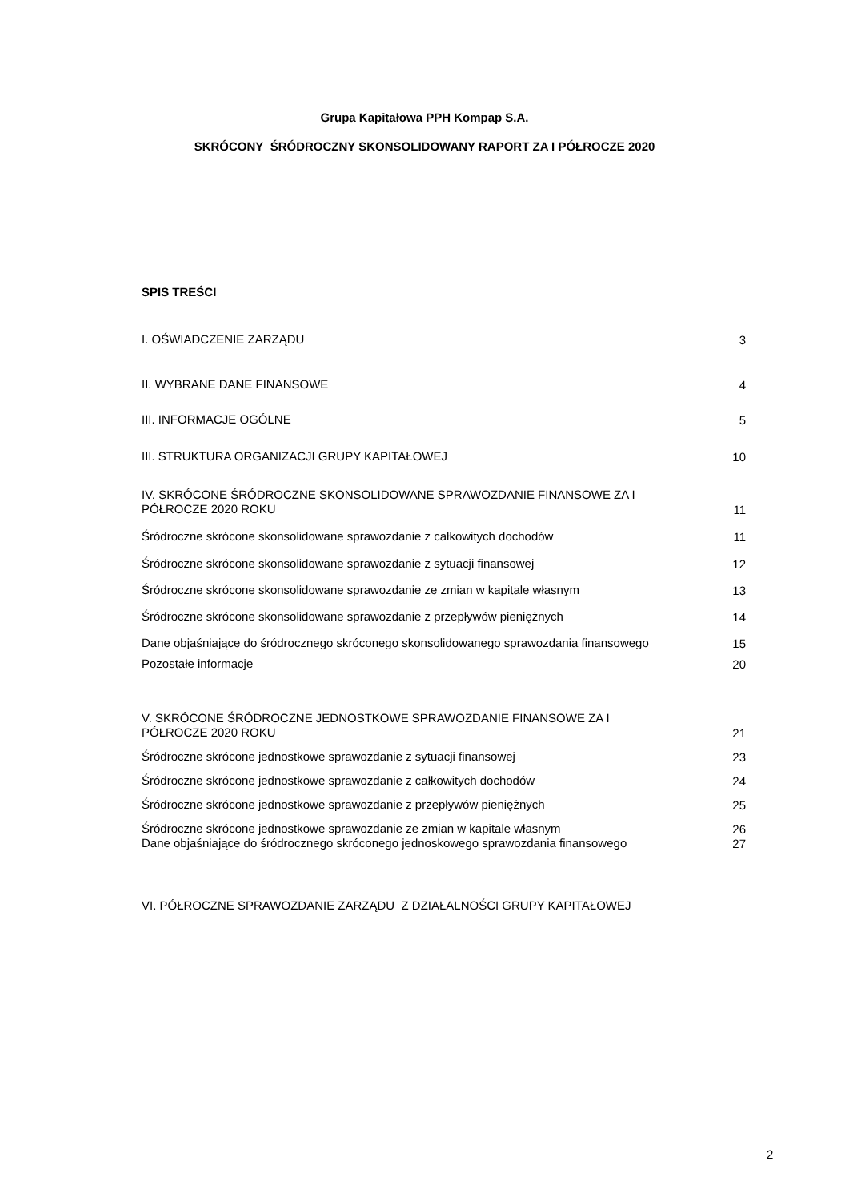Grupa Kapitałowa PPH Kompap S.A.
SKRÓCONY ŚRÓDROCZNY SKONSOLIDOWANY RAPORT ZA I PÓŁROCZE 2020
SPIS TREŚCI
I. OŚWIADCZENIE ZARZĄDU 3
II. WYBRANE DANE FINANSOWE 4
III. INFORMACJE OGÓLNE 5
III. STRUKTURA ORGANIZACJI GRUPY KAPITAŁOWEJ 10
IV. SKRÓCONE ŚRÓDROCZNE SKONSOLIDOWANE SPRAWOZDANIE FINANSOWE ZA I PÓŁROCZE 2020 ROKU 11
Śródroczne skrócone skonsolidowane sprawozdanie z całkowitych dochodów 11
Śródroczne skrócone skonsolidowane sprawozdanie z sytuacji finansowej 12
Śródroczne skrócone skonsolidowane sprawozdanie ze zmian w kapitale własnym 13
Śródroczne skrócone skonsolidowane sprawozdanie z przepływów pieniężnych 14
Dane objaśniające do śródrocznego skróconego skonsolidowanego sprawozdania finansowego 15
Pozostałe informacje 20
V. SKRÓCONE ŚRÓDROCZNE JEDNOSTKOWE SPRAWOZDANIE FINANSOWE ZA I PÓŁROCZE 2020 ROKU 21
Śródroczne skrócone jednostkowe sprawozdanie z sytuacji finansowej 23
Śródroczne skrócone jednostkowe sprawozdanie z całkowitych dochodów 24
Śródroczne skrócone jednostkowe sprawozdanie z przepływów pieniężnych 25
Śródroczne skrócone jednostkowe sprawozdanie ze zmian w kapitale własnym 26
Dane objaśniające do śródrocznego skróconego jednoskowego sprawozdania finansowego 27
VI. PÓŁROCZNE SPRAWOZDANIE ZARZĄDU Z DZIAŁALNOŚCI GRUPY KAPITAŁOWEJ
2